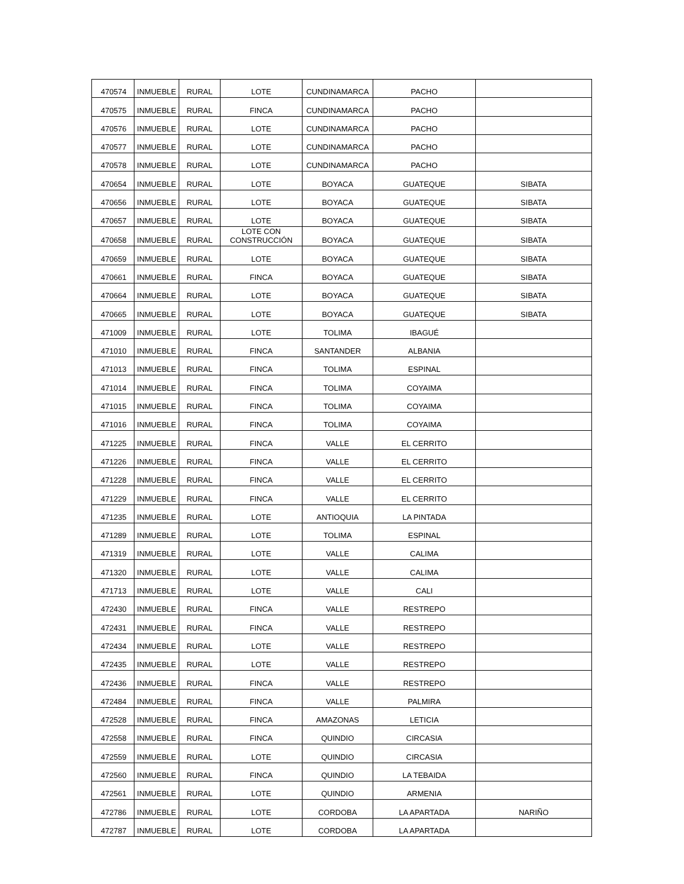| 470574 | INMUEBLE | RURAL | LOTE | CUNDINAMARCA | PACHO | |
| 470575 | INMUEBLE | RURAL | FINCA | CUNDINAMARCA | PACHO | |
| 470576 | INMUEBLE | RURAL | LOTE | CUNDINAMARCA | PACHO | |
| 470577 | INMUEBLE | RURAL | LOTE | CUNDINAMARCA | PACHO | |
| 470578 | INMUEBLE | RURAL | LOTE | CUNDINAMARCA | PACHO | |
| 470654 | INMUEBLE | RURAL | LOTE | BOYACA | GUATEQUE | SIBATA |
| 470656 | INMUEBLE | RURAL | LOTE | BOYACA | GUATEQUE | SIBATA |
| 470657 | INMUEBLE | RURAL | LOTE | BOYACA | GUATEQUE | SIBATA |
| 470658 | INMUEBLE | RURAL | LOTE CON CONSTRUCCIÓN | BOYACA | GUATEQUE | SIBATA |
| 470659 | INMUEBLE | RURAL | LOTE | BOYACA | GUATEQUE | SIBATA |
| 470661 | INMUEBLE | RURAL | FINCA | BOYACA | GUATEQUE | SIBATA |
| 470664 | INMUEBLE | RURAL | LOTE | BOYACA | GUATEQUE | SIBATA |
| 470665 | INMUEBLE | RURAL | LOTE | BOYACA | GUATEQUE | SIBATA |
| 471009 | INMUEBLE | RURAL | LOTE | TOLIMA | IBAGUÉ | |
| 471010 | INMUEBLE | RURAL | FINCA | SANTANDER | ALBANIA | |
| 471013 | INMUEBLE | RURAL | FINCA | TOLIMA | ESPINAL | |
| 471014 | INMUEBLE | RURAL | FINCA | TOLIMA | COYAIMA | |
| 471015 | INMUEBLE | RURAL | FINCA | TOLIMA | COYAIMA | |
| 471016 | INMUEBLE | RURAL | FINCA | TOLIMA | COYAIMA | |
| 471225 | INMUEBLE | RURAL | FINCA | VALLE | EL CERRITO | |
| 471226 | INMUEBLE | RURAL | FINCA | VALLE | EL CERRITO | |
| 471228 | INMUEBLE | RURAL | FINCA | VALLE | EL CERRITO | |
| 471229 | INMUEBLE | RURAL | FINCA | VALLE | EL CERRITO | |
| 471235 | INMUEBLE | RURAL | LOTE | ANTIOQUIA | LA PINTADA | |
| 471289 | INMUEBLE | RURAL | LOTE | TOLIMA | ESPINAL | |
| 471319 | INMUEBLE | RURAL | LOTE | VALLE | CALIMA | |
| 471320 | INMUEBLE | RURAL | LOTE | VALLE | CALIMA | |
| 471713 | INMUEBLE | RURAL | LOTE | VALLE | CALI | |
| 472430 | INMUEBLE | RURAL | FINCA | VALLE | RESTREPO | |
| 472431 | INMUEBLE | RURAL | FINCA | VALLE | RESTREPO | |
| 472434 | INMUEBLE | RURAL | LOTE | VALLE | RESTREPO | |
| 472435 | INMUEBLE | RURAL | LOTE | VALLE | RESTREPO | |
| 472436 | INMUEBLE | RURAL | FINCA | VALLE | RESTREPO | |
| 472484 | INMUEBLE | RURAL | FINCA | VALLE | PALMIRA | |
| 472528 | INMUEBLE | RURAL | FINCA | AMAZONAS | LETICIA | |
| 472558 | INMUEBLE | RURAL | FINCA | QUINDIO | CIRCASIA | |
| 472559 | INMUEBLE | RURAL | LOTE | QUINDIO | CIRCASIA | |
| 472560 | INMUEBLE | RURAL | FINCA | QUINDIO | LA TEBAIDA | |
| 472561 | INMUEBLE | RURAL | LOTE | QUINDIO | ARMENIA | |
| 472786 | INMUEBLE | RURAL | LOTE | CORDOBA | LA APARTADA | NARIÑO |
| 472787 | INMUEBLE | RURAL | LOTE | CORDOBA | LA APARTADA | |